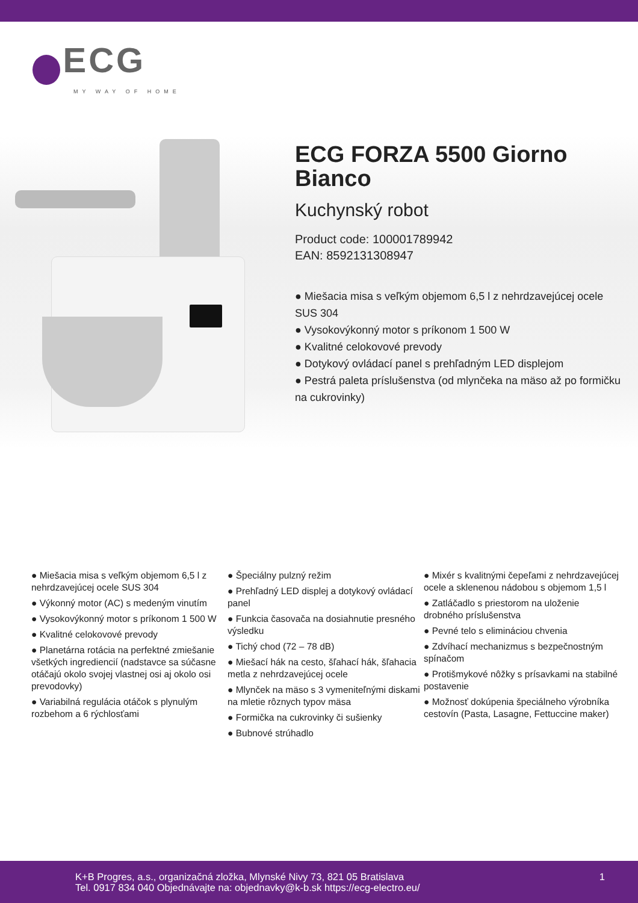ECG
MY WAY OF HOME
ECG FORZA 5500 Giorno Bianco
Kuchynský robot
Product code: 100001789942
EAN: 8592131308947
● Miešacia misa s veľkým objemom 6,5 l z nehrdzavejúcej ocele SUS 304
● Vysokovýkonný motor s príkonom 1 500 W
● Kvalitné celokovové prevody
● Dotykový ovládací panel s prehľadným LED displejom
● Pestrá paleta príslušenstva (od mlynčeka na mäso až po formičku na cukrovinky)
● Miešacia misa s veľkým objemom 6,5 l z nehrdzavejúcej ocele SUS 304
● Výkonný motor (AC) s medeným vinutím
● Vysokovýkonný motor s príkonom 1 500 W
● Kvalitné celokovové prevody
● Planetárna rotácia na perfektné zmiešanie všetkých ingrediencií (nadstavce sa súčasne otáčajú okolo svojej vlastnej osi aj okolo osi prevodovky)
● Variabilná regulácia otáčok s plynulým rozbehom a 6 rýchlosťami
● Špeciálny pulzný režim
● Prehľadný LED displej a dotykový ovládací panel
● Funkcia časovača na dosiahnutie presného výsledku
● Tichý chod (72 – 78 dB)
● Miešací hák na cesto, šľahací hák, šľahacia metla z nehrdzavejúcej ocele
● Mlynček na mäso s 3 vymeniteľnými diskami na mletie rôznych typov mäsa
● Formička na cukrovinky či sušienky
● Bubnové strúhadlo
● Mixér s kvalitnými čepeľami z nehrdzavejúcej ocele a sklenenou nádobou s objemom 1,5 l
● Zatláčadlo s priestorom na uloženie drobného príslušenstva
● Pevné telo s elimináciou chvenia
● Zdvíhací mechanizmus s bezpečnostným spínačom
● Protišmykové nôžky s prísavkami na stabilné postavenie
● Možnosť dokúpenia špeciálneho výrobníka cestovín (Pasta, Lasagne, Fettuccine maker)
K+B Progres, a.s., organizačná zložka, Mlynské Nivy 73, 821 05 Bratislava
Tel. 0917 834 040 Objednávajte na: objednavky@k-b.sk https://ecg-electro.eu/
1